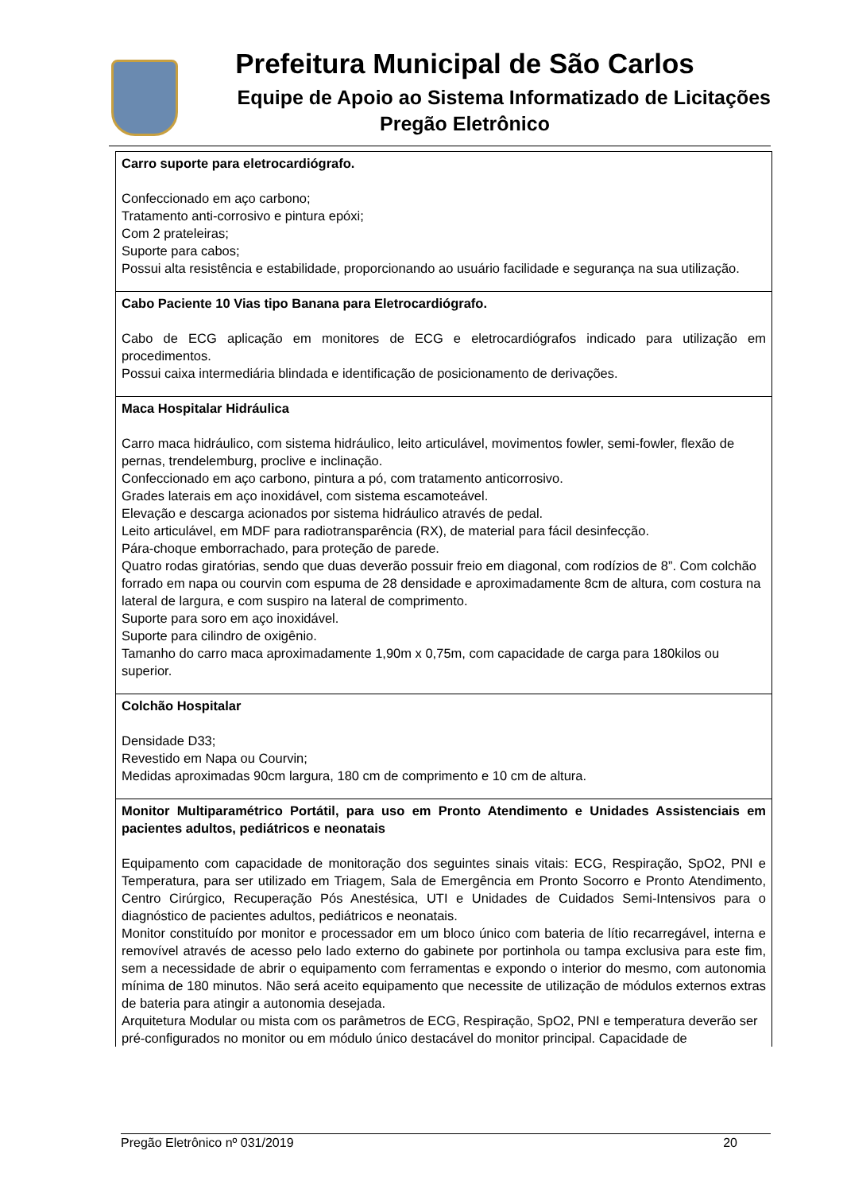Prefeitura Municipal de São Carlos
Equipe de Apoio ao Sistema Informatizado de Licitações
Pregão Eletrônico
| Carro suporte para eletrocardiógrafo. Confeccionado em aço carbono; Tratamento anti-corrosivo e pintura epóxi; Com 2 prateleiras; Suporte para cabos; Possui alta resistência e estabilidade, proporcionando ao usuário facilidade e segurança na sua utilização. |
| Cabo Paciente 10 Vias tipo Banana para Eletrocardiógrafo. Cabo de ECG aplicação em monitores de ECG e eletrocardiógrafos indicado para utilização em procedimentos. Possui caixa intermediária blindada e identificação de posicionamento de derivações. |
| Maca Hospitalar Hidráulica Carro maca hidráulico, com sistema hidráulico, leito articulável, movimentos fowler, semi-fowler, flexão de pernas, trendelemburg, proclive e inclinação. Confeccionado em aço carbono, pintura a pó, com tratamento anticorrosivo. Grades laterais em aço inoxidável, com sistema escamoteável. Elevação e descarga acionados por sistema hidráulico através de pedal. Leito articulável, em MDF para radiotransparência (RX), de material para fácil desinfecção. Pára-choque emborrachado, para proteção de parede. Quatro rodas giratórias, sendo que duas deverão possuir freio em diagonal, com rodízios de 8”. Com colchão forrado em napa ou courvin com espuma de 28 densidade e aproximadamente 8cm de altura, com costura na lateral de largura, e com suspiro na lateral de comprimento. Suporte para soro em aço inoxidável. Suporte para cilindro de oxigênio. Tamanho do carro maca aproximadamente 1,90m x 0,75m, com capacidade de carga para 180kilos ou superior. |
| Colchão Hospitalar Densidade D33; Revestido em Napa ou Courvin; Medidas aproximadas 90cm largura, 180 cm de comprimento e 10 cm de altura. |
| Monitor Multiparamétrico Portátil, para uso em Pronto Atendimento e Unidades Assistenciais em pacientes adultos, pediátricos e neonatais Equipamento com capacidade de monitoração dos seguintes sinais vitais: ECG, Respiração, SpO2, PNI e Temperatura, para ser utilizado em Triagem, Sala de Emergência em Pronto Socorro e Pronto Atendimento, Centro Cirúrgico, Recuperação Pós Anestésica, UTI e Unidades de Cuidados Semi-Intensivos para o diagnóstico de pacientes adultos, pediátricos e neonatais. Monitor constituído por monitor e processador em um bloco único com bateria de lítio recarregável, interna e removível através de acesso pelo lado externo do gabinete por portinhola ou tampa exclusiva para este fim, sem a necessidade de abrir o equipamento com ferramentas e expondo o interior do mesmo, com autonomia mínima de 180 minutos. Não será aceito equipamento que necessite de utilização de módulos externos extras de bateria para atingir a autonomia desejada. Arquitetura Modular ou mista com os parâmetros de ECG, Respiração, SpO2, PNI e temperatura deverão ser pré-configurados no monitor ou em módulo único destacável do monitor principal. Capacidade de |
Pregão Eletrônico nº 031/2019 20